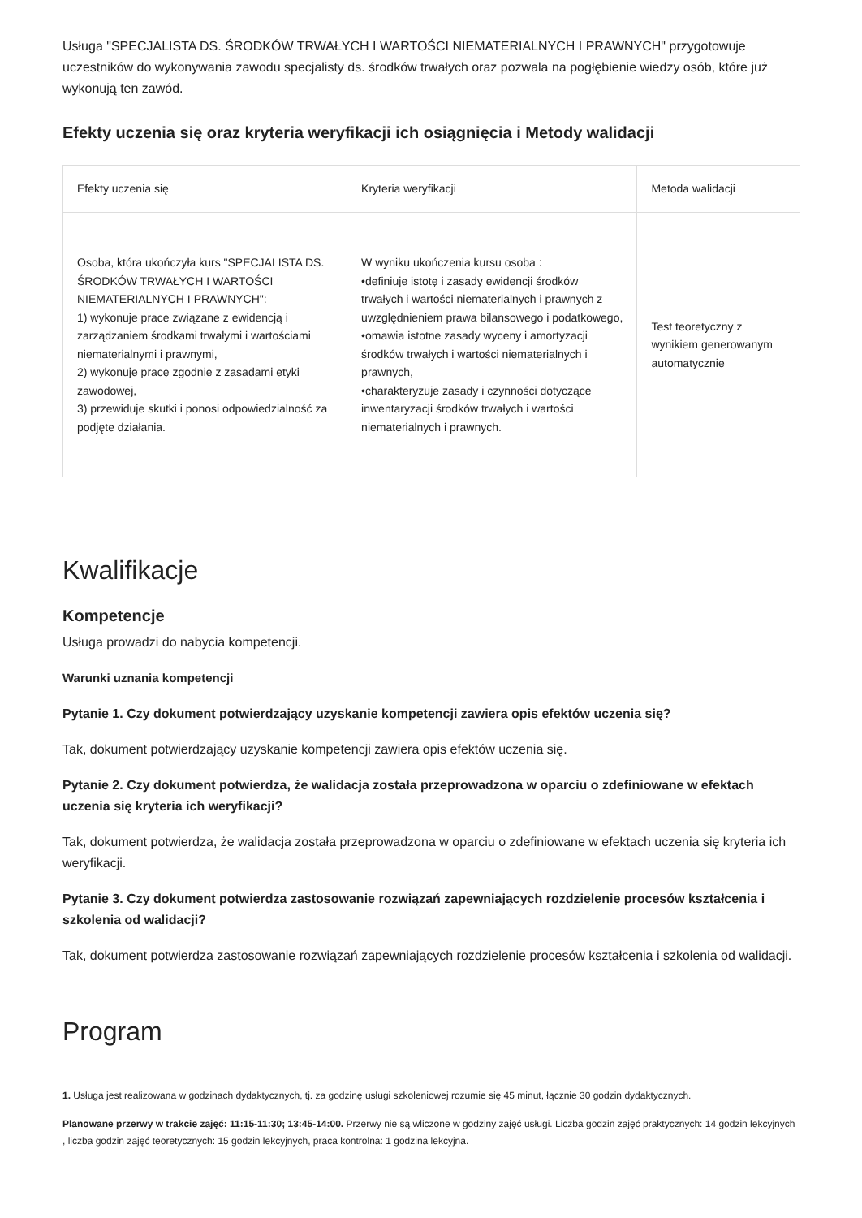Usługa "SPECJALISTA DS. ŚRODKÓW TRWAŁYCH I WARTOŚCI NIEMATERIALNYCH I PRAWNYCH" przygotowuje uczestników do wykonywania zawodu specjalisty ds. środków trwałych oraz pozwala na pogłębienie wiedzy osób, które już wykonują ten zawód.
Efekty uczenia się oraz kryteria weryfikacji ich osiągnięcia i Metody walidacji
| Efekty uczenia się | Kryteria weryfikacji | Metoda walidacji |
| --- | --- | --- |
| Osoba, która ukończyła kurs "SPECJALISTA DS. ŚRODKÓW TRWAŁYCH I WARTOŚCI NIEMATERIALNYCH I PRAWNYCH": 1) wykonuje prace związane z ewidencją i zarządzaniem środkami trwałymi i wartościami niematerialnymi i prawnymi, 2) wykonuje pracę zgodnie z zasadami etyki zawodowej, 3) przewiduje skutki i ponosi odpowiedzialność za podjęte działania. | W wyniku ukończenia kursu osoba : •definiuje istotę i zasady ewidencji środków trwałych i wartości niematerialnych i prawnych z uwzględnieniem prawa bilansowego i podatkowego, •omawia istotne zasady wyceny i amortyzacji środków trwałych i wartości niematerialnych i prawnych, •charakteryzuje zasady i czynności dotyczące inwentaryzacji środków trwałych i wartości niematerialnych i prawnych. | Test teoretyczny z wynikiem generowanym automatycznie |
Kwalifikacje
Kompetencje
Usługa prowadzi do nabycia kompetencji.
Warunki uznania kompetencji
Pytanie 1. Czy dokument potwierdzający uzyskanie kompetencji zawiera opis efektów uczenia się?
Tak, dokument potwierdzający uzyskanie kompetencji zawiera opis efektów uczenia się.
Pytanie 2. Czy dokument potwierdza, że walidacja została przeprowadzona w oparciu o zdefiniowane w efektach uczenia się kryteria ich weryfikacji?
Tak, dokument potwierdza, że walidacja została przeprowadzona w oparciu o zdefiniowane w efektach uczenia się kryteria ich weryfikacji.
Pytanie 3. Czy dokument potwierdza zastosowanie rozwiązań zapewniających rozdzielenie procesów kształcenia i szkolenia od walidacji?
Tak, dokument potwierdza zastosowanie rozwiązań zapewniających rozdzielenie procesów kształcenia i szkolenia od walidacji.
Program
1. Usługa jest realizowana w godzinach dydaktycznych, tj. za godzinę usługi szkoleniowej rozumie się 45 minut, łącznie 30 godzin dydaktycznych.
Planowane przerwy w trakcie zajęć: 11:15-11:30; 13:45-14:00. Przerwy nie są wliczone w godziny zajęć usługi. Liczba godzin zajęć praktycznych: 14 godzin lekcyjnych , liczba godzin zajęć teoretycznych: 15 godzin lekcyjnych, praca kontrolna: 1 godzina lekcyjna.